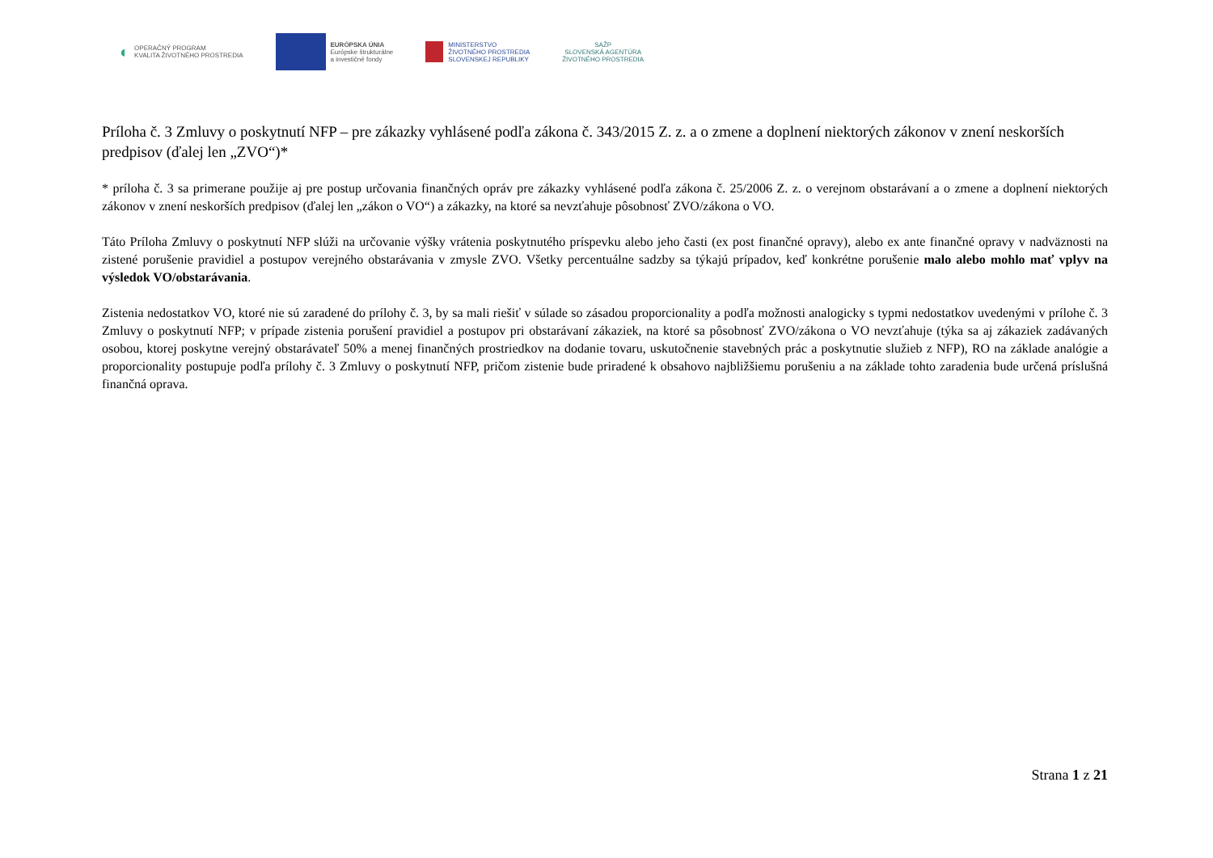◐ OPERAČNÝ PROGRAM
KVALITA ŽIVOTNÉHO PROSTREDIA
EURÓPSKA ÚNIA
Európske štrukturálne
a investičné fondy
MINISTERSTVO
ŽIVOTNÉHO PROSTREDIA
SLOVENSKEJ REPUBLIKY
SAŽP
SLOVENSKÁ AGENTÚRA
ŽIVOTNÉHO PROSTREDIA
Príloha č. 3 Zmluvy o poskytnutí NFP – pre zákazky vyhlásené podľa zákona č. 343/2015 Z. z. a o zmene a doplnení niektorých zákonov v znení neskorších predpisov (ďalej len „ZVO“)*
* príloha č. 3 sa primerane použije aj pre postup určovania finančných opráv pre zákazky vyhlásené podľa zákona č. 25/2006 Z. z. o verejnom obstarávaní a o zmene a doplnení niektorých zákonov v znení neskorších predpisov (ďalej len „zákon o VO“) a zákazky, na ktoré sa nevzťahuje pôsobnosť ZVO/zákona o VO.
Táto Príloha Zmluvy o poskytnutí NFP slúži na určovanie výšky vrátenia poskytnutého príspevku alebo jeho časti (ex post finančné opravy), alebo ex ante finančné opravy v nadväznosti na zistené porušenie pravidiel a postupov verejného obstarávania v zmysle ZVO. Všetky percentuálne sadzby sa týkajú prípadov, keď konkrétne porušenie malo alebo mohlo mať vplyv na výsledok VO/obstarávania.
Zistenia nedostatkov VO, ktoré nie sú zaradené do prílohy č. 3, by sa mali riešiť v súlade so zásadou proporcionality a podľa možnosti analogicky s typmi nedostatkov uvedenými v prílohe č. 3 Zmluvy o poskytnutí NFP; v prípade zistenia porušení pravidiel a postupov pri obstarávaní zákaziek, na ktoré sa pôsobnosť ZVO/zákona o VO nevzťahuje (týka sa aj zákaziek zadávaných osobou, ktorej poskytne verejný obstarávateľ 50% a menej finančných prostriedkov na dodanie tovaru, uskutočnenie stavebných prác a poskytnutie služieb z NFP), RO na základe analógie a proporcionality postupuje podľa prílohy č. 3 Zmluvy o poskytnutí NFP, pričom zistenie bude priradené k obsahovo najbližšiemu porušeniu a na základe tohto zaradenia bude určená príslušná finančná oprava.
Strana 1 z 21